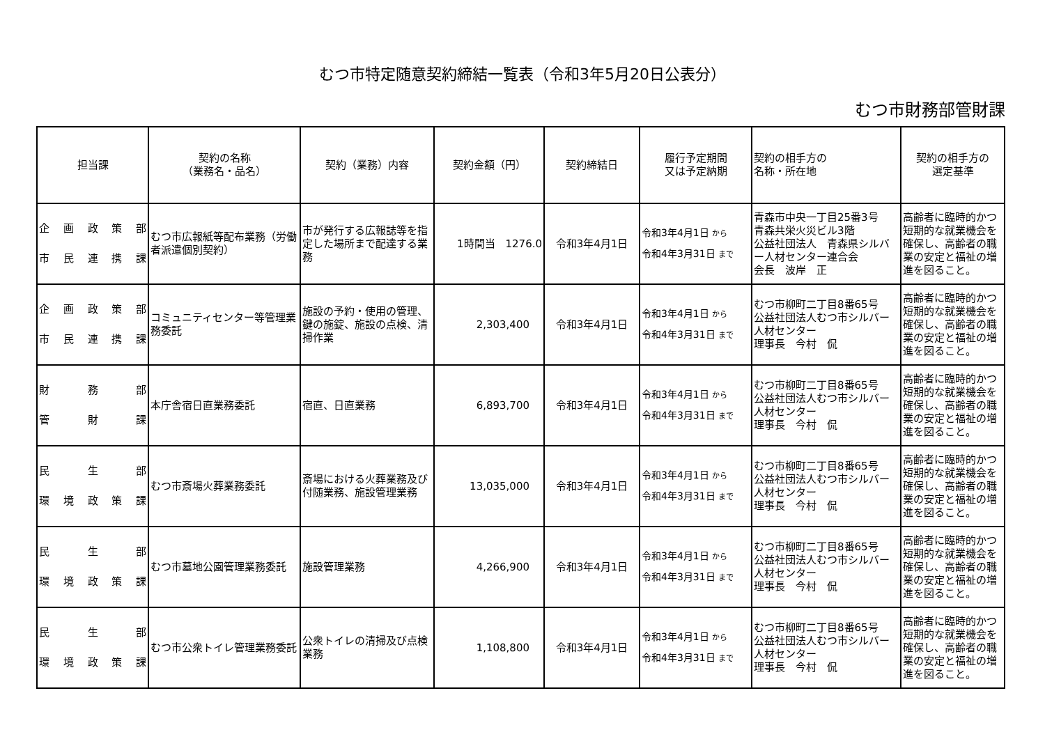むつ市特定随意契約締結一覧表（令和3年5月20日公表分）
むつ市財務部管財課
| 担当課 | 契約の名称 （業務名・品名） | 契約（業務）内容 | 契約金額（円） | 契約締結日 | 履行予定期間 又は予定納期 | 契約の相手方の 名称・所在地 | 契約の相手方の 選定基準 |
| --- | --- | --- | --- | --- | --- | --- | --- |
| 企 画 政 策 部 市 民 連 携 課 | むつ市広報紙等配布業務（労働者派遣個別契約） | 市が発行する広報誌等を指定した場所まで配達する業務 | 1時間当 1276.0 | 令和3年4月1日 | 令和3年4月1日 から 令和4年3月31日 まで | 青森市中央一丁目25番3号 青森共栄火災ビル3階 公益社団法人 青森県シルバー人材センター連合会 会長 波岸 正 | 高齢者に臨時的かつ短期的な就業機会を確保し、高齢者の職業の安定と福祉の増進を図ること。 |
| 企 画 政 策 部 市 民 連 携 課 | コミュニティセンター等管理業務委託 | 施設の予約・使用の管理、鍵の施錠、施設の点検、清掃作業 | 2,303,400 | 令和3年4月1日 | 令和3年4月1日 から 令和4年3月31日 まで | むつ市柳町二丁目8番65号 公益社団法人むつ市シルバー人材センター 理事長 今村 侃 | 高齢者に臨時的かつ短期的な就業機会を確保し、高齢者の職業の安定と福祉の増進を図ること。 |
| 財 務 部 管 財 課 | 本庁舎宿日直業務委託 | 宿直、日直業務 | 6,893,700 | 令和3年4月1日 | 令和3年4月1日 から 令和4年3月31日 まで | むつ市柳町二丁目8番65号 公益社団法人むつ市シルバー人材センター 理事長 今村 侃 | 高齢者に臨時的かつ短期的な就業機会を確保し、高齢者の職業の安定と福祉の増進を図ること。 |
| 民 生 部 環 境 政 策 課 | むつ市斎場火葬業務委託 | 斎場における火葬業務及び付随業務、施設管理業務 | 13,035,000 | 令和3年4月1日 | 令和3年4月1日 から 令和4年3月31日 まで | むつ市柳町二丁目8番65号 公益社団法人むつ市シルバー人材センター 理事長 今村 侃 | 高齢者に臨時的かつ短期的な就業機会を確保し、高齢者の職業の安定と福祉の増進を図ること。 |
| 民 生 部 環 境 政 策 課 | むつ市墓地公園管理業務委託 | 施設管理業務 | 4,266,900 | 令和3年4月1日 | 令和3年4月1日 から 令和4年3月31日 まで | むつ市柳町二丁目8番65号 公益社団法人むつ市シルバー人材センター 理事長 今村 侃 | 高齢者に臨時的かつ短期的な就業機会を確保し、高齢者の職業の安定と福祉の増進を図ること。 |
| 民 生 部 環 境 政 策 課 | むつ市公衆トイレ管理業務委託 | 公衆トイレの清掃及び点検業務 | 1,108,800 | 令和3年4月1日 | 令和3年4月1日 から 令和4年3月31日 まで | むつ市柳町二丁目8番65号 公益社団法人むつ市シルバー人材センター 理事長 今村 侃 | 高齢者に臨時的かつ短期的な就業機会を確保し、高齢者の職業の安定と福祉の増進を図ること。 |